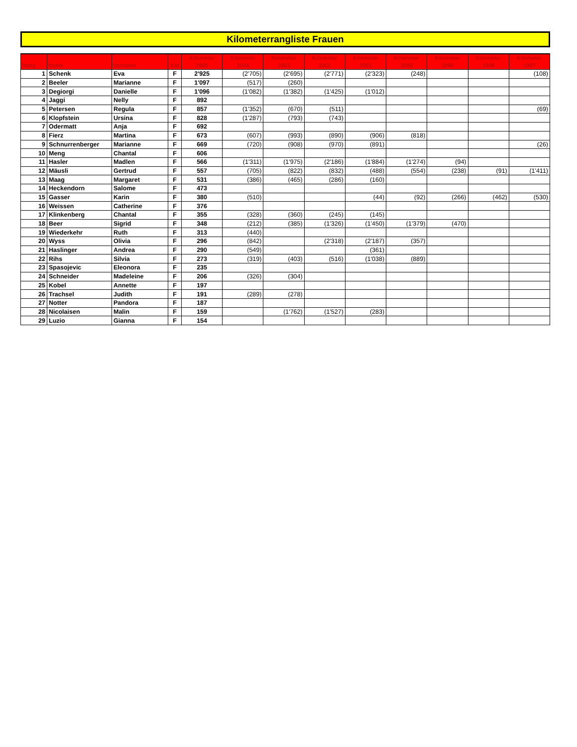Kilometerrangliste Frauen
| Rang | Name | Vorname | Kat | Kilometer 2005 | Kilometer 2004 | Kilometer 2003 | Kilometer 2002 | Kilometer 2001 | Kilometer 2000 | Kilometer 1999 | Kilometer 1998 | Kilometer 1997 |
| --- | --- | --- | --- | --- | --- | --- | --- | --- | --- | --- | --- | --- |
| 1 | Schenk | Eva | F | 2'925 | (2'705) | (2'695) | (2'771) | (2'323) | (248) | | | (108) |
| 2 | Beeler | Marianne | F | 1'097 | (517) | (260) | | | | | | |
| 3 | Degiorgi | Danielle | F | 1'096 | (1'082) | (1'382) | (1'425) | (1'012) | | | | |
| 4 | Jaggi | Nelly | F | 892 | | | | | | | | |
| 5 | Petersen | Regula | F | 857 | (1'352) | (670) | (511) | | | | | (69) |
| 6 | Klopfstein | Ursina | F | 828 | (1'287) | (793) | (743) | | | | | |
| 7 | Odermatt | Anja | F | 692 | | | | | | | | |
| 8 | Fierz | Martina | F | 673 | (607) | (993) | (890) | (906) | (818) | | | |
| 9 | Schnurrenberger | Marianne | F | 669 | (720) | (908) | (970) | (891) | | | | (26) |
| 10 | Meng | Chantal | F | 606 | | | | | | | | |
| 11 | Hasler | Madlen | F | 566 | (1'311) | (1'975) | (2'186) | (1'884) | (1'274) | (94) | | |
| 12 | Mäusli | Gertrud | F | 557 | (705) | (822) | (832) | (488) | (554) | (238) | (91) | (1'411) |
| 13 | Maag | Margaret | F | 531 | (386) | (465) | (286) | (160) | | | | |
| 14 | Heckendorn | Salome | F | 473 | | | | | | | | |
| 15 | Gasser | Karin | F | 380 | (510) | | | (44) | (92) | (266) | (462) | (530) |
| 16 | Weissen | Catherine | F | 376 | | | | | | | | |
| 17 | Klinkenberg | Chantal | F | 355 | (328) | (360) | (245) | (145) | | | | |
| 18 | Beer | Sigrid | F | 348 | (212) | (385) | (1'326) | (1'450) | (1'379) | (470) | | |
| 19 | Wiederkehr | Ruth | F | 313 | (440) | | | | | | | |
| 20 | Wyss | Olivia | F | 296 | (842) | | (2'318) | (2'187) | (357) | | | |
| 21 | Haslinger | Andrea | F | 290 | (549) | | | (361) | | | | |
| 22 | Rihs | Silvia | F | 273 | (319) | (403) | (516) | (1'038) | (889) | | | |
| 23 | Spasojevic | Eleonora | F | 235 | | | | | | | | |
| 24 | Schneider | Madeleine | F | 206 | (326) | (304) | | | | | | |
| 25 | Kobel | Annette | F | 197 | | | | | | | | |
| 26 | Trachsel | Judith | F | 191 | (289) | (278) | | | | | | |
| 27 | Notter | Pandora | F | 187 | | | | | | | | |
| 28 | Nicolaisen | Malin | F | 159 | | (1'762) | (1'527) | (283) | | | | |
| 29 | Luzio | Gianna | F | 154 | | | | | | | | |